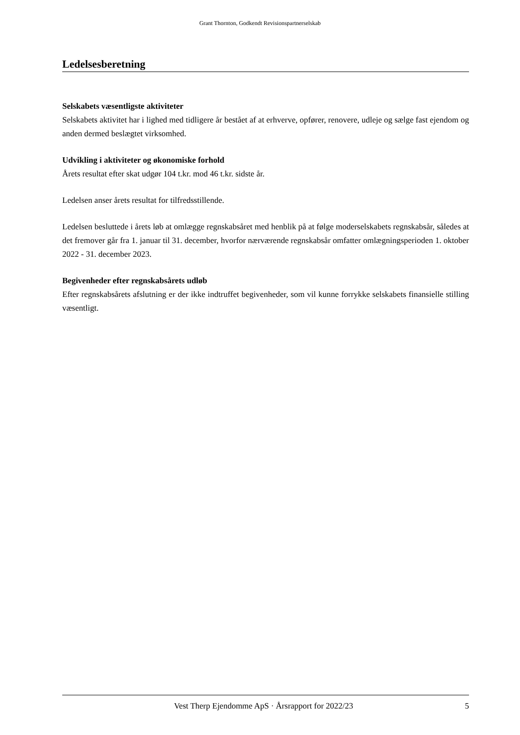Grant Thornton, Godkendt Revisionspartnerselskab
Ledelsesberetning
Selskabets væsentligste aktiviteter
Selskabets aktivitet har i lighed med tidligere år bestået af at erhverve, opfører, renovere, udleje og sælge fast ejendom og anden dermed beslægtet virksomhed.
Udvikling i aktiviteter og økonomiske forhold
Årets resultat efter skat udgør 104 t.kr. mod 46 t.kr. sidste år.
Ledelsen anser årets resultat for tilfredsstillende.
Ledelsen besluttede i årets løb at omlægge regnskabsåret med henblik på at følge moderselskabets regnskabsår, således at det fremover går fra 1. januar til 31. december, hvorfor nærværende regnskabsår omfatter omlægningsperioden 1. oktober 2022 - 31. december 2023.
Begivenheder efter regnskabsårets udløb
Efter regnskabsårets afslutning er der ikke indtruffet begivenheder, som vil kunne forrykke selskabets finansielle stilling væsentligt.
Vest Therp Ejendomme ApS · Årsrapport for 2022/23 5